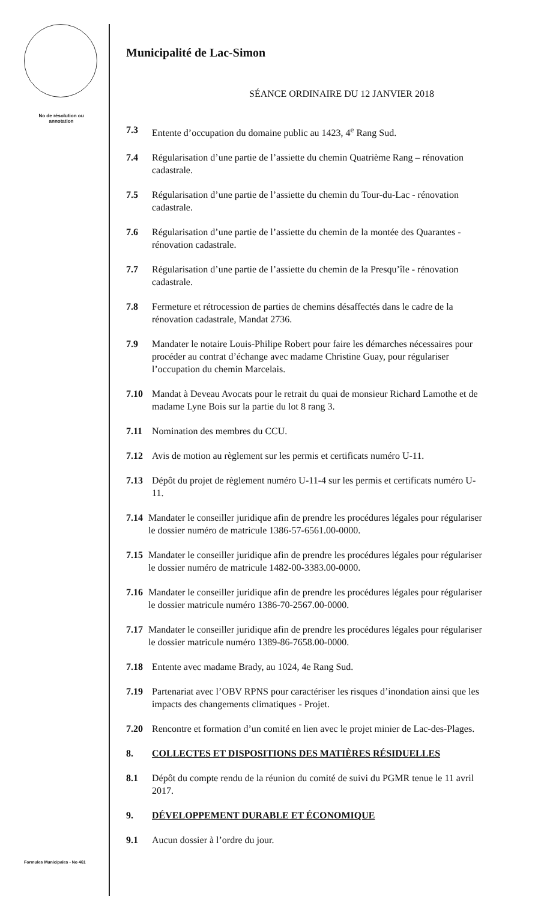No de résolution ou annotation
Municipalité de Lac-Simon
SÉANCE ORDINAIRE DU 12 JANVIER 2018
7.3 Entente d’occupation du domaine public au 1423, 4<sup>e</sup> Rang Sud.
7.4 Régularisation d’une partie de l’assiette du chemin Quatrième Rang – rénovation cadastrale.
7.5 Régularisation d’une partie de l’assiette du chemin du Tour-du-Lac - rénovation cadastrale.
7.6 Régularisation d’une partie de l’assiette du chemin de la montée des Quarantes - rénovation cadastrale.
7.7 Régularisation d’une partie de l’assiette du chemin de la Presqu’île - rénovation cadastrale.
7.8 Fermeture et rétrocession de parties de chemins désaffectés dans le cadre de la rénovation cadastrale, Mandat 2736.
7.9 Mandater le notaire Louis-Philipe Robert pour faire les démarches nécessaires pour procéder au contrat d’échange avec madame Christine Guay, pour régulariser l’occupation du chemin Marcelais.
7.10 Mandat à Deveau Avocats pour le retrait du quai de monsieur Richard Lamothe et de madame Lyne Bois sur la partie du lot 8 rang 3.
7.11 Nomination des membres du CCU.
7.12 Avis de motion au règlement sur les permis et certificats numéro U-11.
7.13 Dépôt du projet de règlement numéro U-11-4 sur les permis et certificats numéro U-11.
7.14 Mandater le conseiller juridique afin de prendre les procédures légales pour régulariser le dossier numéro de matricule 1386-57-6561.00-0000.
7.15 Mandater le conseiller juridique afin de prendre les procédures légales pour régulariser le dossier numéro de matricule 1482-00-3383.00-0000.
7.16 Mandater le conseiller juridique afin de prendre les procédures légales pour régulariser le dossier matricule numéro 1386-70-2567.00-0000.
7.17 Mandater le conseiller juridique afin de prendre les procédures légales pour régulariser le dossier matricule numéro 1389-86-7658.00-0000.
7.18 Entente avec madame Brady, au 1024, 4e Rang Sud.
7.19 Partenariat avec l’OBV RPNS pour caractériser les risques d’inondation ainsi que les impacts des changements climatiques - Projet.
7.20 Rencontre et formation d’un comité en lien avec le projet minier de Lac-des-Plages.
8. COLLECTES ET DISPOSITIONS DES MATIÈRES RÉSIDUELLES
8.1 Dépôt du compte rendu de la réunion du comité de suivi du PGMR tenue le 11 avril 2017.
9. DÉVELOPPEMENT DURABLE ET ÉCONOMIQUE
9.1 Aucun dossier à l’ordre du jour.
Formules Municipales - No 461